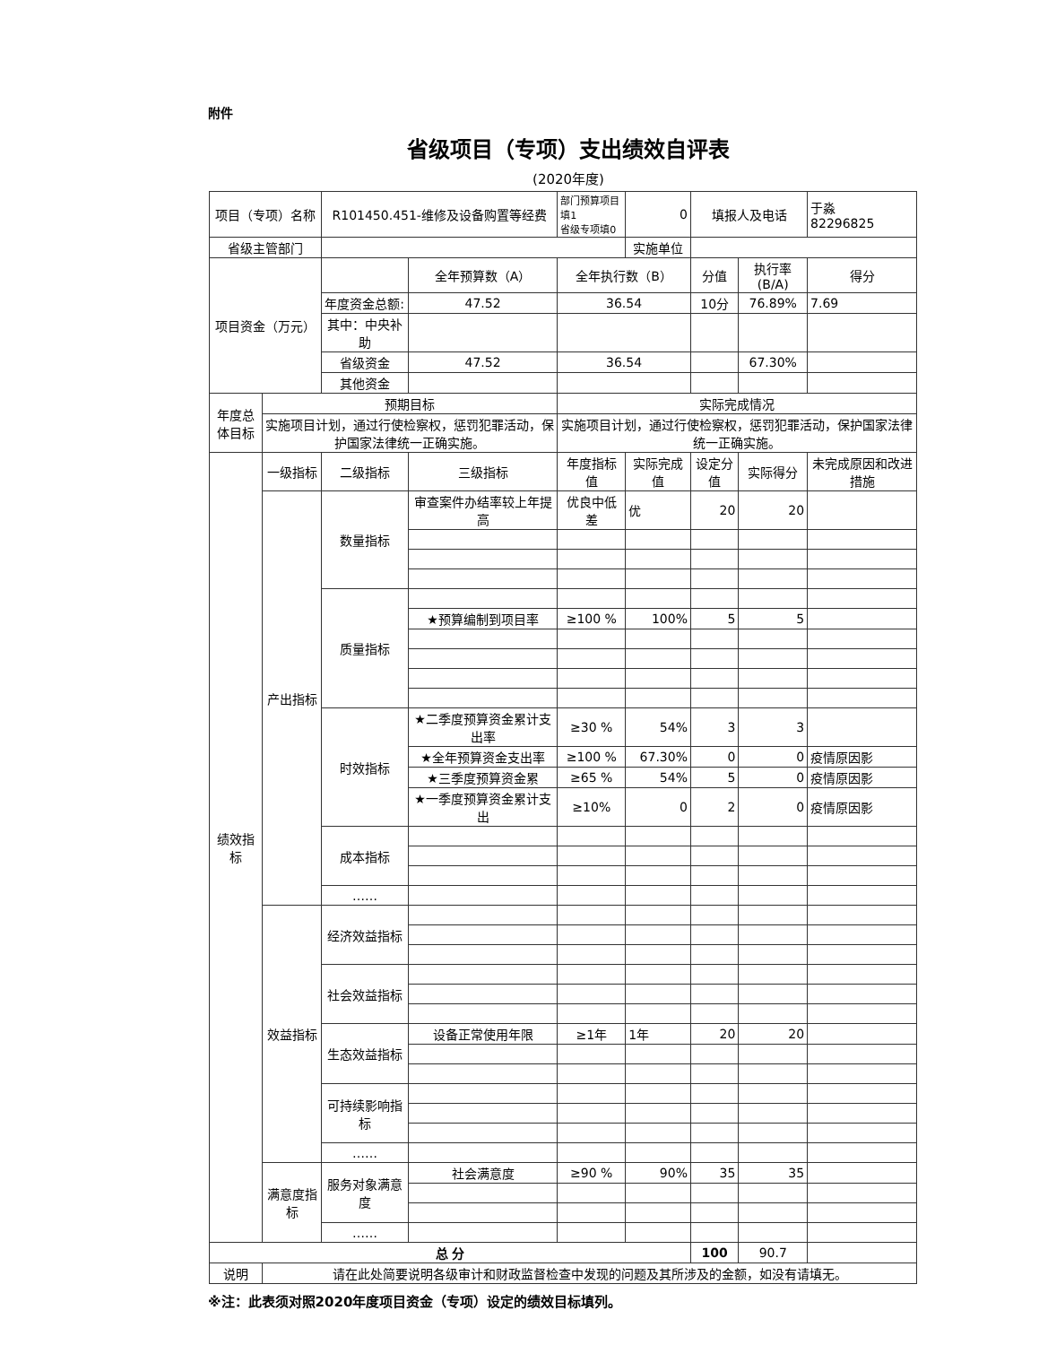附件
省级项目（专项）支出绩效自评表
(2020年度)
| 项目（专项）名称 | | R101450.451-维修及设备购置等经费 | | 部门预算项目填1 省级专项填0 | 0 | 填报人及电话 | | 于淼 82296825 |
| 省级主管部门 | | | | | 实施单位 | | | |
| 项目资金（万元） | | | 全年预算数（A） | 全年执行数（B） | | 分值 | 执行率(B/A) | 得分 |
| | | 年度资金总额: | 47.52 | 36.54 | | 10分 | 76.89% | 7.69 |
| | | 其中：中央补助 | | | | | | |
| | | 省级资金 | 47.52 | 36.54 | | | 67.30% | |
| | | 其他资金 | | | | | | |
| 年度总体目标 | 预期目标 | | | 实际完成情况 | | | | |
| | 实施项目计划，通过行使检察权，惩罚犯罪活动，保护国家法律统一正确实施。 | | | 实施项目计划，通过行使检察权，惩罚犯罪活动，保护国家法律统一正确实施。 | | | | |
| 绩效指标 | 一级指标 | 二级指标 | 三级指标 | 年度指标值 | 实际完成值 | 设定分值 | 实际得分 | 未完成原因和改进措施 |
| | 产出指标 | 数量指标 | 审查案件办结率较上年提高 | 优良中低差 | 优 | 20 | 20 | |
| | | 质量指标 | | | | | | |
| | | | ★预算编制到项目率 | ≥100 % | 100% | 5 | 5 | |
| | | 时效指标 | ★二季度预算资金累计支出率 | ≥30 % | 54% | 3 | 3 | |
| | | | ★全年预算资金支出率 | ≥100 % | 67.30% | 0 | 0 | 疫情原因影 |
| | | | ★三季度预算资金累 | ≥65 % | 54% | 5 | 0 | 疫情原因影 |
| | | | ★一季度预算资金累计支出 | ≥10% | 0 | 2 | 0 | 疫情原因影 |
| | | 成本指标 | | | | | | |
| | | …… | | | | | | |
| | 效益指标 | 经济效益指标 | | | | | | |
| | | 社会效益指标 | | | | | | |
| | | 生态效益指标 | 设备正常使用年限 | ≥1年 | 1年 | 20 | 20 | |
| | | 可持续影响指标 | | | | | | |
| | | …… | | | | | | |
| | 满意度指标 | 服务对象满意度 | 社会满意度 | ≥90 % | 90% | 35 | 35 | |
| | | …… | | | | | | |
| 总 分 | | | | | | 100 | 90.7 | |
| 说明 | 请在此处简要说明各级审计和财政监督检查中发现的问题及其所涉及的金额，如没有请填无。 | | | | | | | |
※注：此表须对照2020年度项目资金（专项）设定的绩效目标填列。